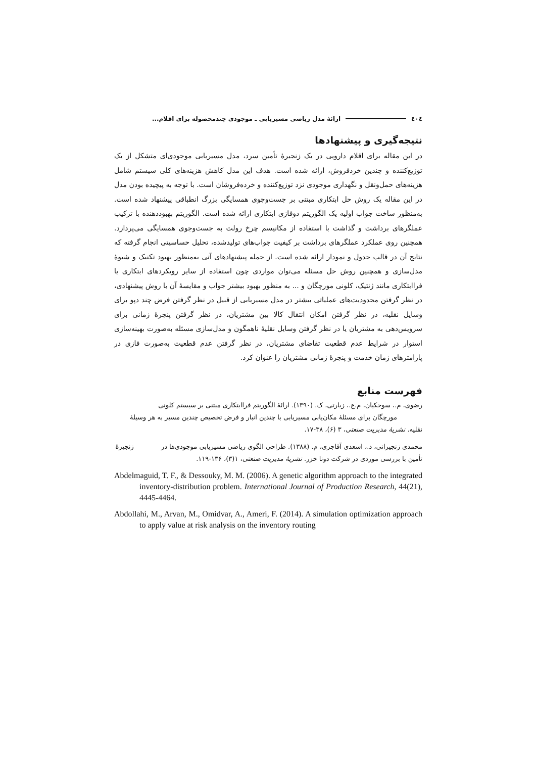٤٠٤ ارائهٔ مدل ریاضی مسیریابی ـ موجودی چندمحصوله برای اقلام...
نتیجه‌گیری و پیشنهادها
در این مقاله برای اقلام دارویی در یک زنجیرهٔ تأمین سرد، مدل مسیریابی موجودی‌ای متشکل از یک توزیع‌کننده و چندین خردفروش، ارائه شده است. هدف این مدل کاهش هزینه‌های کلی سیستم شامل هزینه‌های حمل‌ونقل و نگهداری موجودی نزد توزیع‌کننده و خرده‌فروشان است. با توجه به پیچیده بودن مدل در این مقاله یک روش حل ابتکاری مبتنی بر جست‌وجوی همسایگی بزرگ انطباقی پیشنهاد شده است. به‌منظور ساخت جواب اولیه یک الگوریتم دوفازی ابتکاری ارائه شده است. الگوریتم بهبوددهنده با ترکیب عملگرهای برداشت و گذاشت با استفاده از مکانیسم چرخ رولت به جست‌وجوی همسایگی می‌پردازد. همچنین روی عملکرد عملگرهای برداشت بر کیفیت جواب‌های تولیدشده، تحلیل حساسیتی انجام گرفته که نتایج آن در قالب جدول و نمودار ارائه شده است. از جمله پیشنهادهای آتی به‌منظور بهبود تکنیک و شیوهٔ مدل‌سازی و همچنین روش حل مسئله می‌توان مواردی چون استفاده از سایر رویکردهای ابتکاری یا فراابتکاری مانند ژنتیک، کلونی مورچگان و ... به منظور بهبود بیشتر جواب و مقایسهٔ آن با روش پیشنهادی، در نظر گرفتن محدودیت‌های عملیاتی بیشتر در مدل مسیریابی از قبیل در نظر گرفتن فرض چند دپو برای وسایل نقلیه، در نظر گرفتن امکان انتقال کالا بین مشتریان، در نظر گرفتن پنجرهٔ زمانی برای سرویس‌دهی به مشتریان یا در نظر گرفتن وسایل نقلیهٔ ناهمگون و مدل‌سازی مسئله به‌صورت بهینه‌سازی استوار در شرایط عدم قطعیت تقاضای مشتریان، در نظر گرفتن عدم قطعیت به‌صورت فازی در پارامترهای زمان خدمت و پنجرهٔ زمانی مشتریان را عنوان کرد.
فهرست منابع
رضوی، م.، سوخکیان، م.ع.، زیارتی، ک. (۱۳۹۰). ارائهٔ الگوریتم فراابتکاری مبتنی بر سیستم کلونی مورچگان برای مسئلهٔ مکان‌یابی مسیریابی با چندین انبار و فرض تخصیص چندین مسیر به هر وسیلهٔ نقلیه. نشریهٔ مدیریت صنعتی، ۳ (۶)، ۳۸-۱۷.
محمدی زنجیرانی، د.، اسعدی آقاجری، م. (۱۳۸۸). طراحی الگوی ریاضی مسیریابی موجودی‌ها در زنجیرهٔ تأمین با بررسی موردی در شرکت دونا خزر. نشریهٔ مدیریت صنعتی، ۱(۳)، ۱۳۶-۱۱۹.
Abdelmaguid, T. F., & Dessouky, M. M. (2006). A genetic algorithm approach to the integrated inventory-distribution problem. International Journal of Production Research, 44(21), 4445-4464.
Abdollahi, M., Arvan, M., Omidvar, A., Ameri, F. (2014). A simulation optimization approach to apply value at risk analysis on the inventory routing